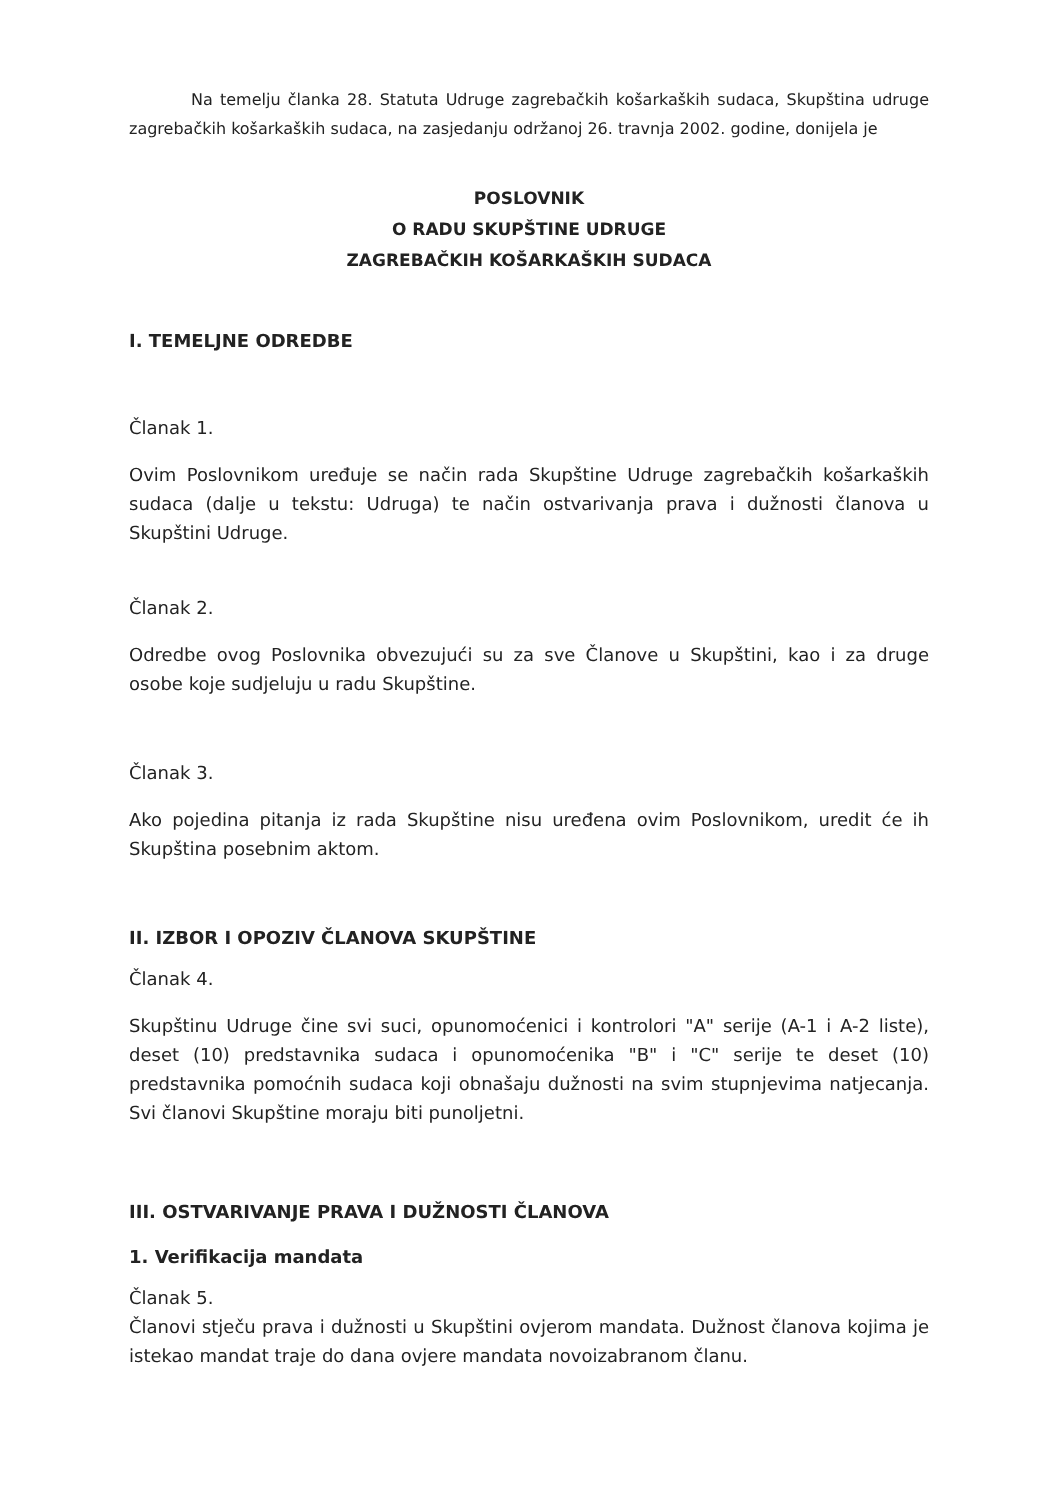Na temelju članka 28. Statuta Udruge zagrebačkih košarkaških sudaca, Skupština udruge zagrebačkih košarkaških sudaca, na zasjedanju održanoj 26. travnja 2002. godine, donijela je
POSLOVNIK
O RADU SKUPŠTINE UDRUGE
ZAGREBAČKIH KOŠARKAŠKIH SUDACA
I. TEMELJNE ODREDBE
Članak 1.
Ovim Poslovnikom uređuje se način rada Skupštine Udruge zagrebačkih košarkaških sudaca (dalje u tekstu: Udruga) te način ostvarivanja prava i dužnosti članova u Skupštini Udruge.
Članak 2.
Odredbe ovog Poslovnika obvezujući su za sve Članove u Skupštini, kao i za druge osobe koje sudjeluju u radu Skupštine.
Članak 3.
Ako pojedina pitanja iz rada Skupštine nisu uređena ovim Poslovnikom, uredit će ih Skupština posebnim aktom.
II. IZBOR I OPOZIV ČLANOVA SKUPŠTINE
Članak 4.
Skupštinu Udruge čine svi suci, opunomoćenici i kontrolori "A" serije (A-1 i A-2 liste), deset (10) predstavnika sudaca i opunomoćenika "B" i "C" serije te deset (10) predstavnika pomoćnih sudaca koji obnašaju dužnosti na svim stupnjevima natjecanja. Svi članovi Skupštine moraju biti punoljetni.
III. OSTVARIVANJE PRAVA I DUŽNOSTI ČLANOVA
1. Verifikacija mandata
Članak 5.
Članovi stječu prava i dužnosti u Skupštini ovjerom mandata. Dužnost članova kojima je istekao mandat traje do dana ovjere mandata novoizabranom članu.